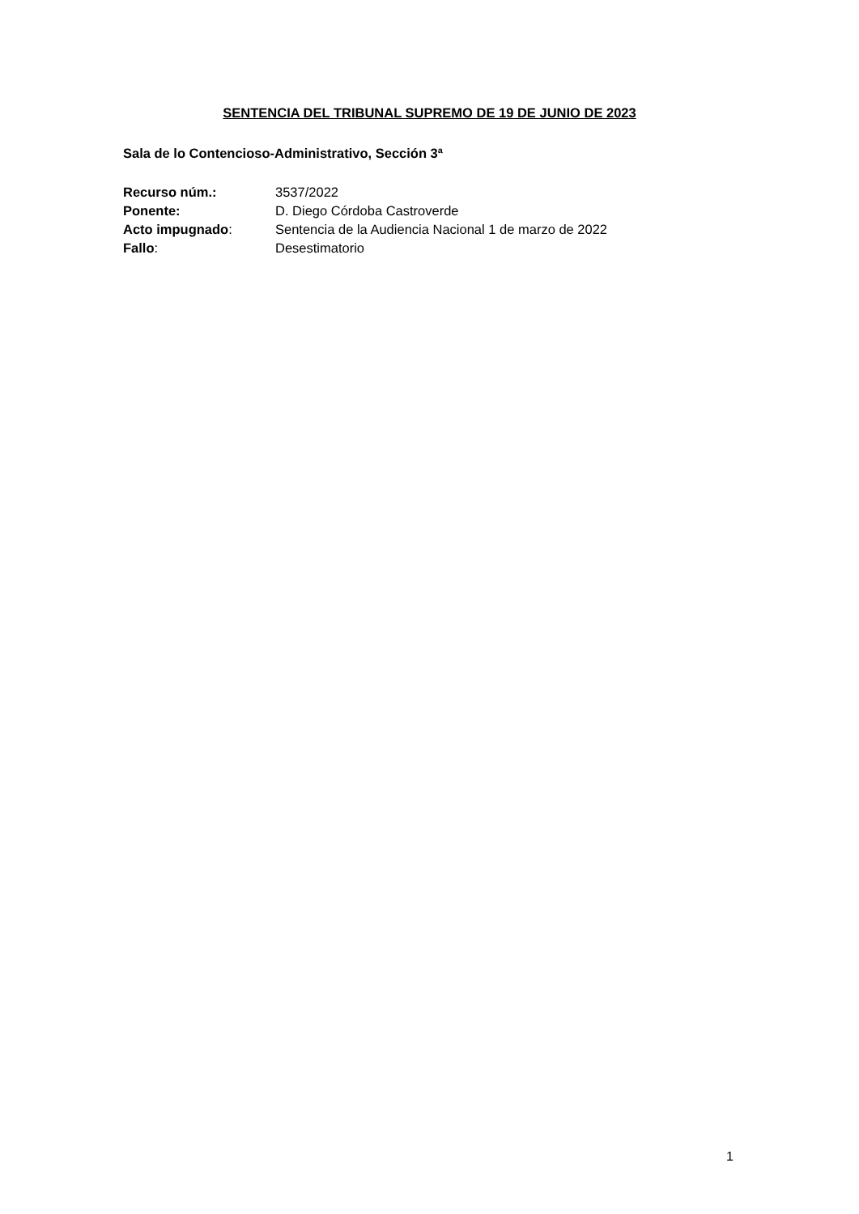SENTENCIA DEL TRIBUNAL SUPREMO DE 19 DE JUNIO DE 2023
Sala de lo Contencioso-Administrativo, Sección 3ª
| Recurso núm.: | 3537/2022 |
| Ponente: | D. Diego Córdoba Castroverde |
| Acto impugnado : | Sentencia de la Audiencia Nacional 1 de marzo de 2022 |
| Fallo : | Desestimatorio |
1